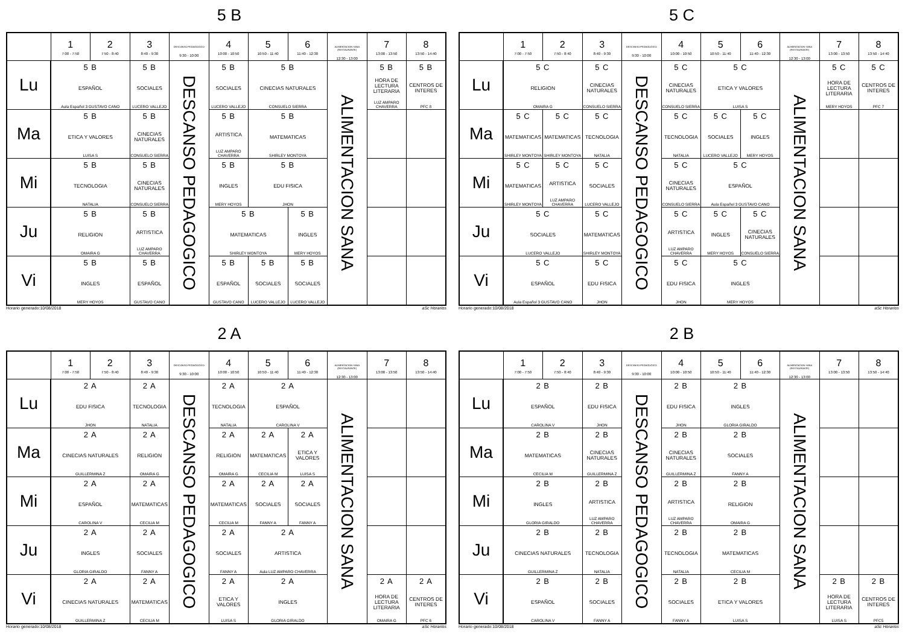5 B
| | 1 7:00 - 7:50 | 2 7:50 - 8:40 | 3 8:40 - 9:30 | DESCANSO PEDAGOGICO 9:30 - 10:00 | 4 10:00 - 10:50 | 5 10:50 - 11:40 | 6 11:40 - 12:30 | ALIMENTACION SANA (RESTAURANTE) 12:30 - 13:00 | 7 13:00 - 13:50 | 8 13:50 - 14:40 |
| --- | --- | --- | --- | --- | --- | --- | --- | --- | --- | --- |
| Lu | 5 B ESPAÑOL Aula Español 3 GUSTAVO CANO | | 5 B SOCIALES LUCERO VALLEJO | DESCANSO PEDAGOGICO | 5 B SOCIALES LUCERO VALLEJO | 5 B CINECIAS NATURALES CONSUELO SIERRA | | ALIMENTACION SANA | 5 B HORA DE LECTURA LITERARIA LUZ AMPARO CHAVERRA | 5 B CENTROS DE INTERES PFC 8 |
| Ma | 5 B ETICA Y VALORES LUISA S | | 5 B CINECIAS NATURALES CONSUELO SIERRA | | 5 B ARTISTICA LUZ AMPARO CHAVERRA | 5 B MATEMATICAS SHIRLEY MONTOYA | | | | |
| Mi | 5 B TECNOLOGIA NATALIA | | 5 B CINECIAS NATURALES CONSUELO SIERRA | | 5 B INGLES MERY HOYOS | 5 B EDU FISICA JHON | | | | |
| Ju | 5 B RELIGION OMAIRA G | | 5 B ARTISTICA LUZ AMPARO CHAVERRA | | 5 B MATEMATICAS SHIRLEY MONTOYA | | 5 B INGLES MERY HOYOS | | | |
| Vi | 5 B INGLES MERY HOYOS | | 5 B ESPAÑOL GUSTAVO CANO | | 5 B ESPAÑOL GUSTAVO CANO | 5 B SOCIALES LUCERO VALLEJO | 5 B SOCIALES LUCERO VALLEJO | | | |
Horario generado:10/08/2018 aSc Horarios
5 C
| | 1 7:00 - 7:50 | 2 7:50 - 8:40 | 3 8:40 - 9:30 | DESCANSO PEDAGOGICO 9:30 - 10:00 | 4 10:00 - 10:50 | 5 10:50 - 11:40 | 6 11:40 - 12:30 | ALIMENTACION SANA (RESTAURANTE) 12:30 - 13:00 | 7 13:00 - 13:50 | 8 13:50 - 14:40 |
| --- | --- | --- | --- | --- | --- | --- | --- | --- | --- | --- |
| Lu | 5 C RELIGION OMAIRA G | | 5 C CINECIAS NATURALES CONSUELO SIERRA | DESCANSO PEDAGOGICO | 5 C CINECIAS NATURALES CONSUELO SIERRA | 5 C ETICA Y VALORES LUISA S | | ALIMENTACION SANA | 5 C HORA DE LECTURA LITERARIA MERY HOYOS | 5 C CENTROS DE INTERES PFC 7 |
| Ma | 5 C MATEMATICAS SHIRLEY MONTOYA | 5 C MATEMATICAS SHIRLEY MONTOYA | 5 C TECNOLOGIA NATALIA | | 5 C TECNOLOGIA NATALIA | 5 C SOCIALES LUCERO VALLEJO | 5 C INGLES MERY HOYOS | | | |
| Mi | 5 C MATEMATICAS SHIRLEY MONTOYA | 5 C ARTISTICA LUZ AMPARO CHAVERRA | 5 C SOCIALES LUCERO VALLEJO | | 5 C CINECIAS NATURALES CONSUELO SIERRA | 5 C ESPAÑOL Aula Español 3 GUSTAVO CANO | | | | |
| Ju | 5 C SOCIALES LUCERO VALLEJO | | 5 C MATEMATICAS SHIRLEY MONTOYA | | 5 C ARTISTICA LUZ AMPARO CHAVERRA | 5 C INGLES MERY HOYOS | 5 C CINECIAS NATURALES CONSUELO SIERRA | | | |
| Vi | 5 C ESPAÑOL Aula Español 3 GUSTAVO CANO | | 5 C EDU FISICA JHON | | 5 C EDU FISICA JHON | 5 C INGLES MERY HOYOS | | | | |
Horario generado:10/08/2018 aSc Horarios
2 A
| | 1 7:00 - 7:50 | 2 7:50 - 8:40 | 3 8:40 - 9:30 | DESCANSO PEDAGOGICO 9:30 - 10:00 | 4 10:00 - 10:50 | 5 10:50 - 11:40 | 6 11:40 - 12:30 | ALIMENTACION SANA (RESTAURANTE) 12:30 - 13:00 | 7 13:00 - 13:50 | 8 13:50 - 14:40 |
| --- | --- | --- | --- | --- | --- | --- | --- | --- | --- | --- |
| Lu | 2 A EDU FISICA JHON | | 2 A TECNOLOGIA NATALIA | DESCANSO PEDAGOGICO | 2 A TECNOLOGIA NATALIA | 2 A ESPAÑOL CAROLINA V | | ALIMENTACION SANA | | |
| Ma | 2 A CINECIAS NATURALES GUILLERMINA Z | | 2 A RELIGION OMAIRA G | | 2 A RELIGION OMAIRA G | 2 A MATEMATICAS CECILIA M | 2 A ETICA Y VALORES LUISA S | | | |
| Mi | 2 A ESPAÑOL CAROLINA V | | 2 A MATEMATICAS CECILIA M | | 2 A MATEMATICAS CECILIA M | 2 A SOCIALES FANNY A | 2 A SOCIALES FANNY A | | | |
| Ju | 2 A INGLES GLORIA GIRALDO | | 2 A SOCIALES FANNY A | | 2 A SOCIALES FANNY A | 2 A ARTISTICA Aula LUZ AMPARO CHAVERRA | | | | |
| Vi | 2 A CINECIAS NATURALES GUILLERMINA Z | | 2 A MATEMATICAS CECILIA M | | 2 A ETICA Y VALORES LUISA S | 2 A INGLES GLORIA GIRALDO | | | 2 A HORA DE LECTURA LITERARIA OMAIRA G | 2 A CENTROS DE INTERES PFC 6 |
Horario generado:10/08/2018 aSc Horarios
2 B
| | 1 7:00 - 7:50 | 2 7:50 - 8:40 | 3 8:40 - 9:30 | DESCANSO PEDAGOGICO 9:30 - 10:00 | 4 10:00 - 10:50 | 5 10:50 - 11:40 | 6 11:40 - 12:30 | ALIMENTACION SANA (RESTAURANTE) 12:30 - 13:00 | 7 13:00 - 13:50 | 8 13:50 - 14:40 |
| --- | --- | --- | --- | --- | --- | --- | --- | --- | --- | --- |
| Lu | 2 B ESPAÑOL CAROLINA V | | 2 B EDU FISICA JHON | DESCANSO PEDAGOGICO | 2 B EDU FISICA JHON | 2 B INGLES GLORIA GIRALDO | | ALIMENTACION SANA | | |
| Ma | 2 B MATEMATICAS CECILIA M | | 2 B CINECIAS NATURALES GUILLERMINA Z | | 2 B CINECIAS NATURALES GUILLERMINA Z | 2 B SOCIALES FANNY A | | | | |
| Mi | 2 B INGLES GLORIA GIRALDO | | 2 B ARTISTICA LUZ AMPARO CHAVERRA | | 2 B ARTISTICA LUZ AMPARO CHAVERRA | 2 B RELIGION OMAIRA G | | | | |
| Ju | 2 B CINECIAS NATURALES GUILLERMINA Z | | 2 B TECNOLOGIA NATALIA | | 2 B TECNOLOGIA NATALIA | 2 B MATEMATICAS CECILIA M | | | | |
| Vi | 2 B ESPAÑOL CAROLINA V | | 2 B SOCIALES FANNY A | | 2 B SOCIALES FANNY A | 2 B ETICA Y VALORES LUISA S | | | 2 B HORA DE LECTURA LITERARIA LUISA S | 2 B CENTROS DE INTERES PFC5 |
Horario generado:10/08/2018 aSc Horarios